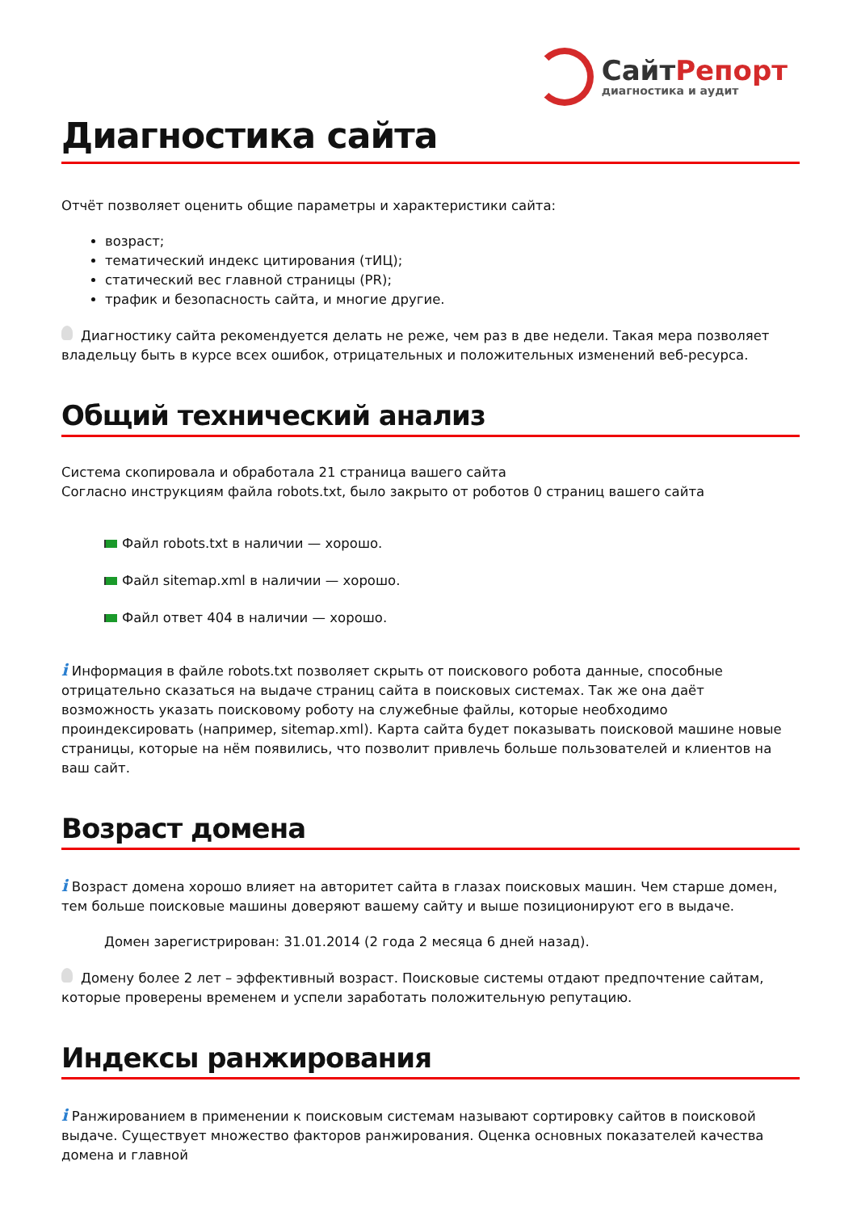Сайт Репорт
диагностика и аудит
Диагностика сайта
Отчёт позволяет оценить общие параметры и характеристики сайта:
возраст;
тематический индекс цитирования (тИЦ);
статический вес главной страницы (PR);
трафик и безопасность сайта, и многие другие.
Диагностику сайта рекомендуется делать не реже, чем раз в две недели. Такая мера позволяет владельцу быть в курсе всех ошибок, отрицательных и положительных изменений веб-ресурса.
Общий технический анализ
Система скопировала и обработала 21 страница вашего сайта
Согласно инструкциям файла robots.txt, было закрыто от роботов 0 страниц вашего сайта
Файл robots.txt в наличии — хорошо.
Файл sitemap.xml в наличии — хорошо.
Файл ответ 404 в наличии — хорошо.
i Информация в файле robots.txt позволяет скрыть от поискового робота данные, способные отрицательно сказаться на выдаче страниц сайта в поисковых системах. Так же она даёт возможность указать поисковому роботу на служебные файлы, которые необходимо проиндексировать (например, sitemap.xml). Карта сайта будет показывать поисковой машине новые страницы, которые на нём появились, что позволит привлечь больше пользователей и клиентов на ваш сайт.
Возраст домена
i Возраст домена хорошо влияет на авторитет сайта в глазах поисковых машин. Чем старше домен, тем больше поисковые машины доверяют вашему сайту и выше позиционируют его в выдаче.
Домен зарегистрирован: 31.01.2014 (2 года 2 месяца 6 дней назад).
Домену более 2 лет – эффективный возраст. Поисковые системы отдают предпочтение сайтам, которые проверены временем и успели заработать положительную репутацию.
Индексы ранжирования
i Ранжированием в применении к поисковым системам называют сортировку сайтов в поисковой выдаче. Существует множество факторов ранжирования. Оценка основных показателей качества домена и главной